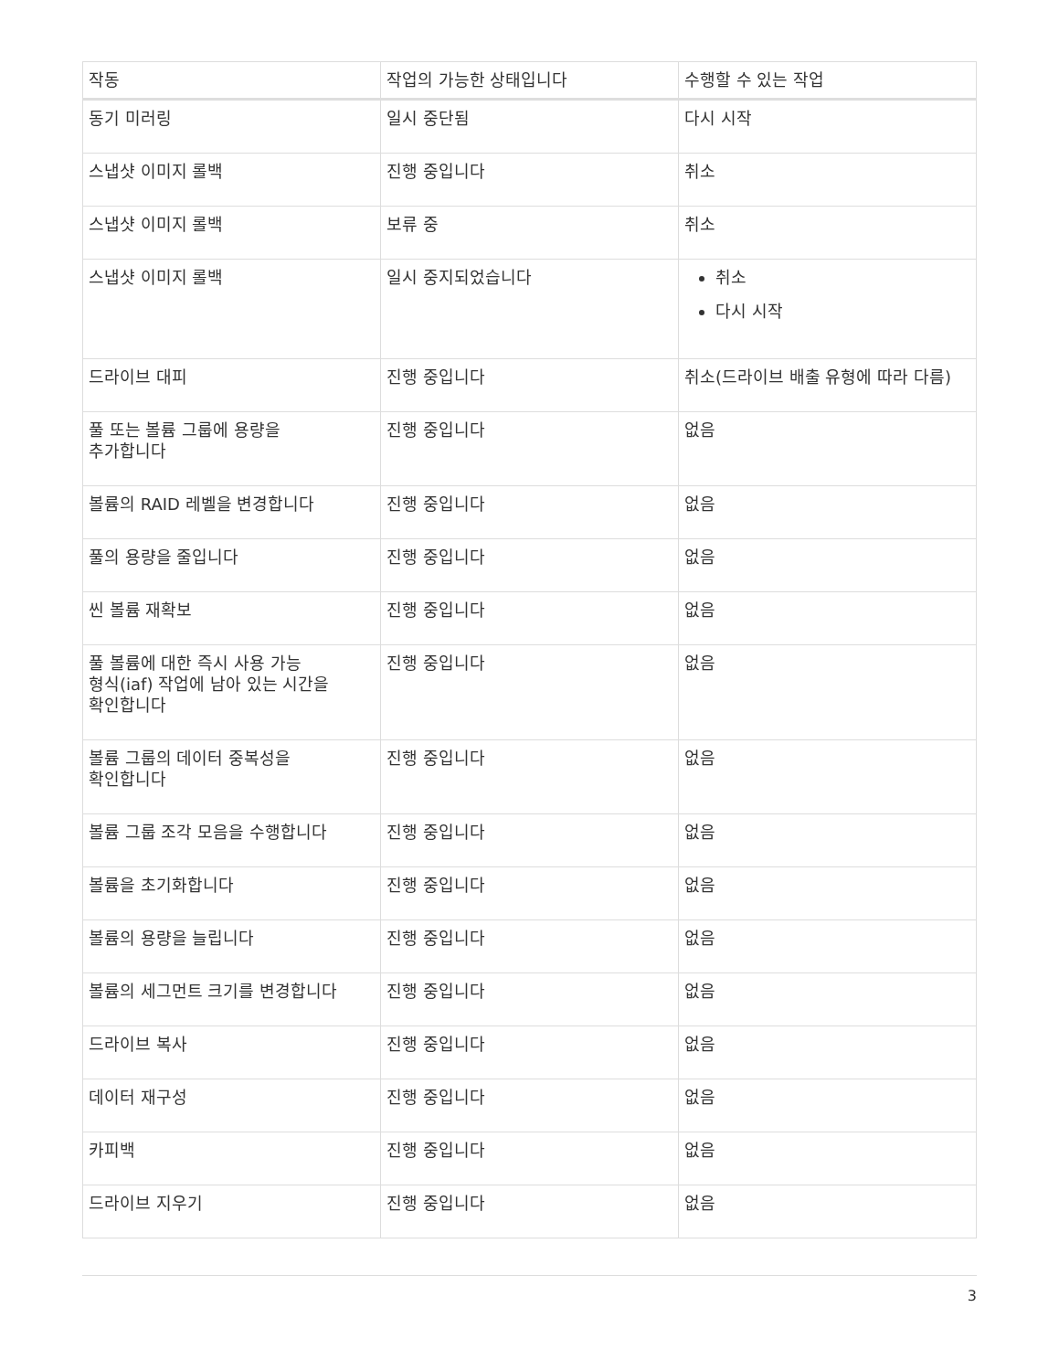| 작동 | 작업의 가능한 상태입니다 | 수행할 수 있는 작업 |
| --- | --- | --- |
| 동기 미러링 | 일시 중단됨 | 다시 시작 |
| 스냅샷 이미지 롤백 | 진행 중입니다 | 취소 |
| 스냅샷 이미지 롤백 | 보류 중 | 취소 |
| 스냅샷 이미지 롤백 | 일시 중지되었습니다 | 취소 다시 시작 |
| 드라이브 대피 | 진행 중입니다 | 취소(드라이브 배출 유형에 따라 다름) |
| 풀 또는 볼륨 그룹에 용량을 추가합니다 | 진행 중입니다 | 없음 |
| 볼륨의 RAID 레벨을 변경합니다 | 진행 중입니다 | 없음 |
| 풀의 용량을 줄입니다 | 진행 중입니다 | 없음 |
| 씬 볼륨 재확보 | 진행 중입니다 | 없음 |
| 풀 볼륨에 대한 즉시 사용 가능 형식(iaf) 작업에 남아 있는 시간을 확인합니다 | 진행 중입니다 | 없음 |
| 볼륨 그룹의 데이터 중복성을 확인합니다 | 진행 중입니다 | 없음 |
| 볼륨 그룹 조각 모음을 수행합니다 | 진행 중입니다 | 없음 |
| 볼륨을 초기화합니다 | 진행 중입니다 | 없음 |
| 볼륨의 용량을 늘립니다 | 진행 중입니다 | 없음 |
| 볼륨의 세그먼트 크기를 변경합니다 | 진행 중입니다 | 없음 |
| 드라이브 복사 | 진행 중입니다 | 없음 |
| 데이터 재구성 | 진행 중입니다 | 없음 |
| 카피백 | 진행 중입니다 | 없음 |
| 드라이브 지우기 | 진행 중입니다 | 없음 |
3